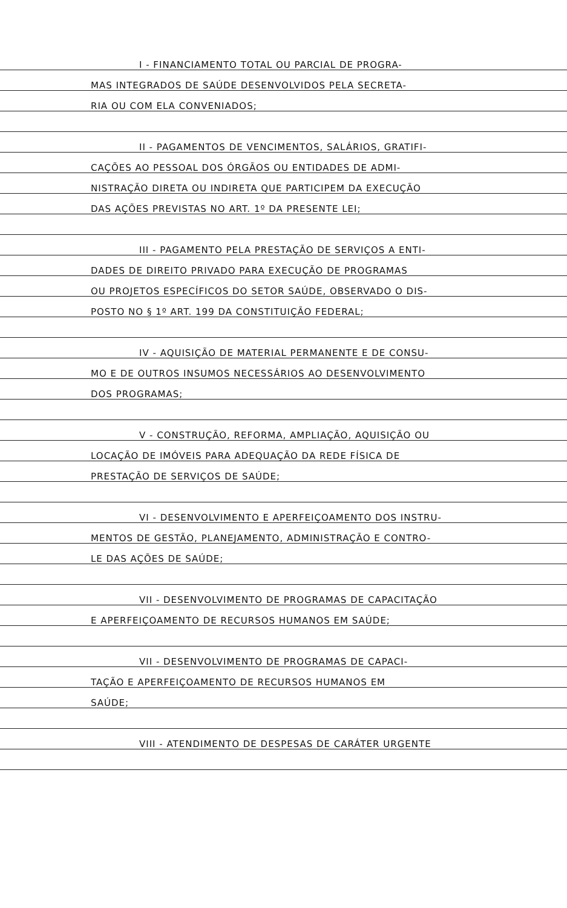I - FINANCIAMENTO TOTAL OU PARCIAL DE PROGRA-
MAS INTEGRADOS DE SAÚDE DESENVOLVIDOS PELA SECRETA-
RIA OU COM ELA CONVENIADOS;
II - PAGAMENTOS DE VENCIMENTOS, SALÁRIOS, GRATIFI-
CAÇÕES AO PESSOAL DOS ÓRGÃOS OU ENTIDADES DE ADMI-
NISTRAÇÃO DIRETA OU INDIRETA QUE PARTICIPEM DA EXECUÇÃO
DAS AÇÕES PREVISTAS NO ART. 1º DA PRESENTE LEI;
III - PAGAMENTO PELA PRESTAÇÃO DE SERVIÇOS A ENTI-
DADES DE DIREITO PRIVADO PARA EXECUÇÃO DE PROGRAMAS
OU PROJETOS ESPECÍFICOS DO SETOR SAÚDE, OBSERVADO O DIS-
POSTO NO § 1º ART. 199 DA CONSTITUIÇÃO FEDERAL;
IV - AQUISIÇÃO DE MATERIAL PERMANENTE E DE CONSU-
MO E DE OUTROS INSUMOS NECESSÁRIOS AO DESENVOLVIMENTO
DOS PROGRAMAS;
V - CONSTRUÇÃO, REFORMA, AMPLIAÇÃO, AQUISIÇÃO OU
LOCAÇÃO DE IMÓVEIS PARA ADEQUAÇÃO DA REDE FÍSICA DE
PRESTAÇÃO DE SERVIÇOS DE SAÚDE;
VI - DESENVOLVIMENTO E APERFEIÇOAMENTO DOS INSTRU-
MENTOS DE GESTÃO, PLANEJAMENTO, ADMINISTRAÇÃO E CONTRO-
LE DAS AÇÕES DE SAÚDE;
VII - DESENVOLVIMENTO DE PROGRAMAS DE CAPACITAÇÃO
E APERFEIÇOAMENTO DE RECURSOS HUMANOS EM SAÚDE;
VII - DESENVOLVIMENTO DE PROGRAMAS DE CAPACI-
TAÇÃO E APERFEIÇOAMENTO DE RECURSOS HUMANOS EM
SAÚDE;
VIII - ATENDIMENTO DE DESPESAS DE CARÁTER URGENTE